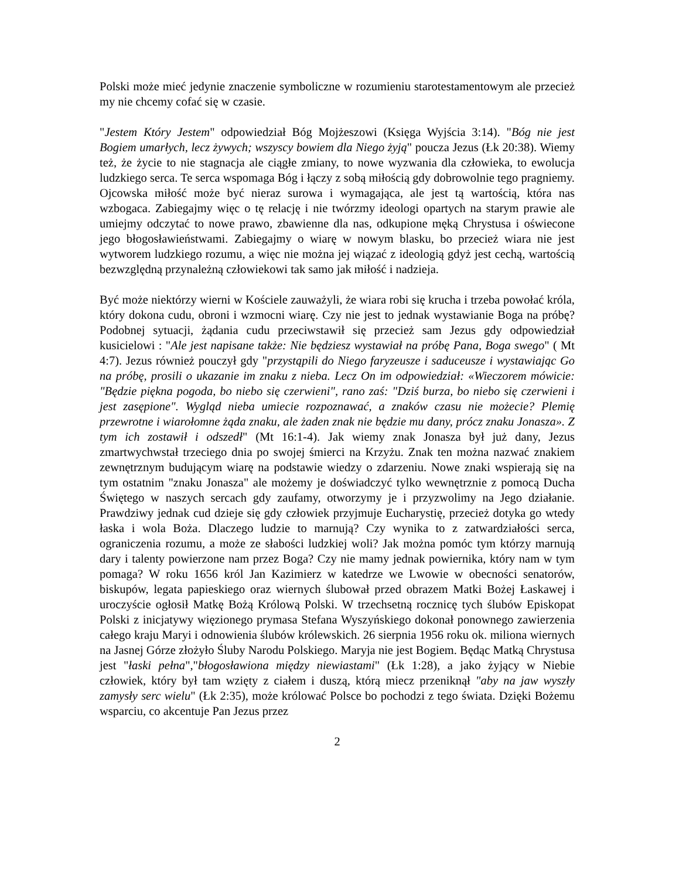Polski może mieć jedynie znaczenie symboliczne w rozumieniu starotestamentowym ale przecież my nie chcemy cofać się w czasie.
"Jestem Który Jestem" odpowiedział Bóg Mojżeszowi (Księga Wyjścia 3:14). "Bóg nie jest Bogiem umarłych, lecz żywych; wszyscy bowiem dla Niego żyją" poucza Jezus (Łk 20:38). Wiemy też, że życie to nie stagnacja ale ciągłe zmiany, to nowe wyzwania dla człowieka, to ewolucja ludzkiego serca. Te serca wspomaga Bóg i łączy z sobą miłością gdy dobrowolnie tego pragniemy. Ojcowska miłość może być nieraz surowa i wymagająca, ale jest tą wartością, która nas wzbogaca. Zabiegajmy więc o tę relację i nie twórzmy ideologi opartych na starym prawie ale umiejmy odczytać to nowe prawo, zbawienne dla nas, odkupione męką Chrystusa i oświecone jego błogosławieństwami. Zabiegajmy o wiarę w nowym blasku, bo przecież wiara nie jest wytworem ludzkiego rozumu, a więc nie można jej wiązać z ideologią gdyż jest cechą, wartością bezwzględną przynależną człowiekowi tak samo jak miłość i nadzieja.
Być może niektórzy wierni w Kościele zauważyli, że wiara robi się krucha i trzeba powołać króla, który dokona cudu, obroni i wzmocni wiarę. Czy nie jest to jednak wystawianie Boga na próbę? Podobnej sytuacji, żądania cudu przeciwstawił się przecież sam Jezus gdy odpowiedział kusicielowi : "Ale jest napisane także: Nie będziesz wystawiał na próbę Pana, Boga swego" ( Mt 4:7). Jezus również pouczył gdy "przystąpili do Niego faryzeusze i saduceusze i wystawiając Go na próbę, prosili o ukazanie im znaku z nieba. Lecz On im odpowiedział: «Wieczorem mówicie: "Będzie piękna pogoda, bo niebo się czerwieni", rano zaś: "Dziś burza, bo niebo się czerwieni i jest zasępione". Wygląd nieba umiecie rozpoznawać, a znaków czasu nie możecie? Plemię przewrotne i wiarołomne żąda znaku, ale żaden znak nie będzie mu dany, prócz znaku Jonasza». Z tym ich zostawił i odszedł" (Mt 16:1-4). Jak wiemy znak Jonasza był już dany, Jezus zmartwychwstał trzeciego dnia po swojej śmierci na Krzyżu. Znak ten można nazwać znakiem zewnętrznym budującym wiarę na podstawie wiedzy o zdarzeniu. Nowe znaki wspierają się na tym ostatnim "znaku Jonasza" ale możemy je doświadczyć tylko wewnętrznie z pomocą Ducha Świętego w naszych sercach gdy zaufamy, otworzymy je i przyzwolimy na Jego działanie. Prawdziwy jednak cud dzieje się gdy człowiek przyjmuje Eucharystię, przecież dotyka go wtedy łaska i wola Boża. Dlaczego ludzie to marnują? Czy wynika to z zatwardziałości serca, ograniczenia rozumu, a może ze słabości ludzkiej woli? Jak można pomóc tym którzy marnują dary i talenty powierzone nam przez Boga? Czy nie mamy jednak powiernika, który nam w tym pomaga? W roku 1656 król Jan Kazimierz w katedrze we Lwowie w obecności senatorów, biskupów, legata papieskiego oraz wiernych ślubował przed obrazem Matki Bożej Łaskawej i uroczyście ogłosił Matkę Bożą Królową Polski. W trzechsetną rocznicę tych ślubów Episkopat Polski z inicjatywy więzionego prymasa Stefana Wyszyńskiego dokonał ponownego zawierzenia całego kraju Maryi i odnowienia ślubów królewskich. 26 sierpnia 1956 roku ok. miliona wiernych na Jasnej Górze złożyło Śluby Narodu Polskiego. Maryja nie jest Bogiem. Będąc Matką Chrystusa jest "łaski pełna","błogosławiona między niewiastami" (Łk 1:28), a jako żyjący w Niebie człowiek, który był tam wzięty z ciałem i duszą, którą miecz przeniknął "aby na jaw wyszły zamysły serc wielu" (Łk 2:35), może królować Polsce bo pochodzi z tego świata. Dzięki Bożemu wsparciu, co akcentuje Pan Jezus przez
2